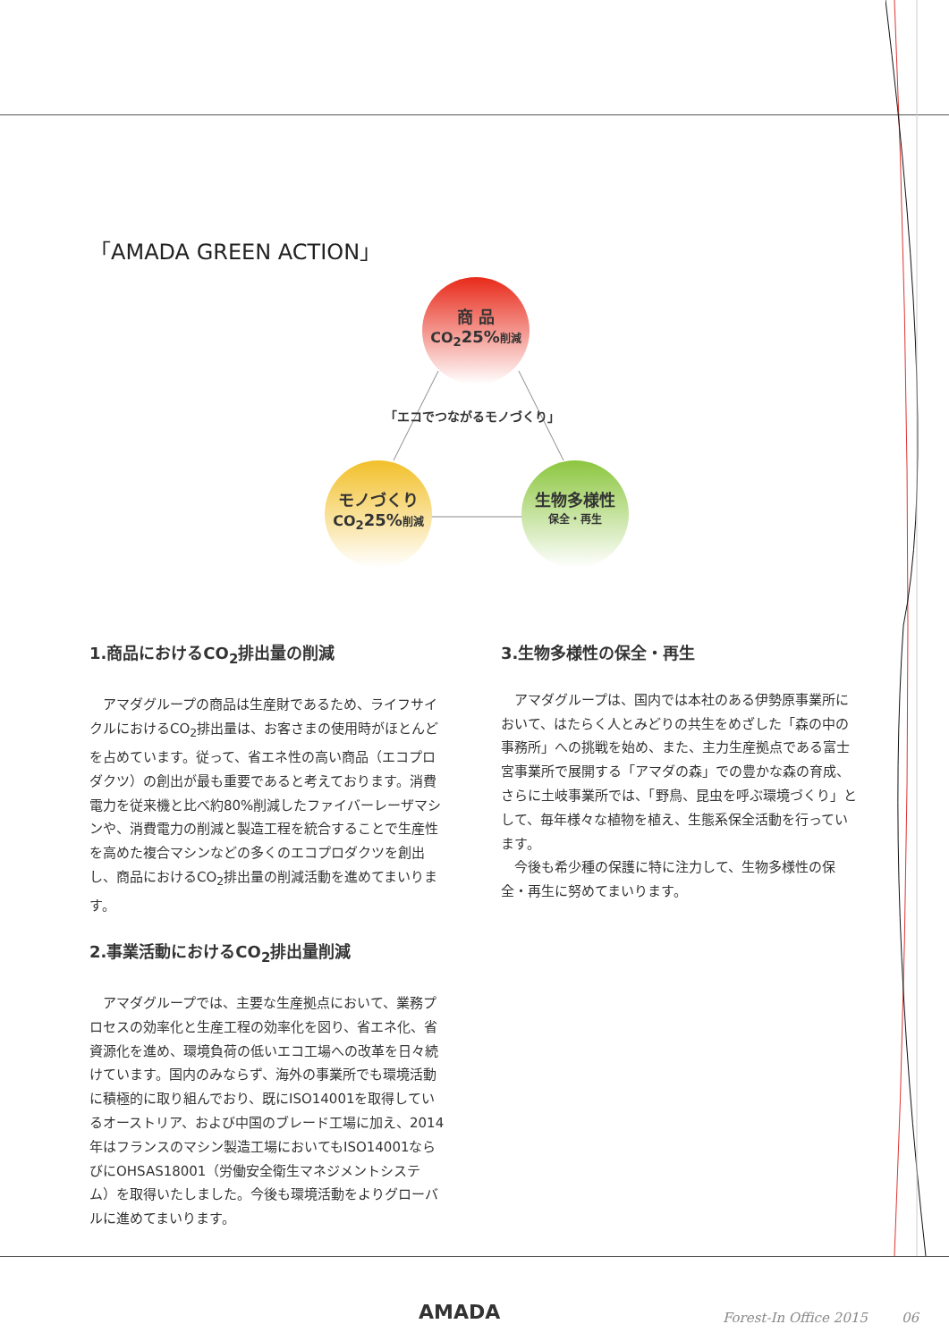「AMADA GREEN ACTION」
商 品
CO<sub>2</sub>25% 削減
「エコでつながるモノづくり」
モノづくり
CO<sub>2</sub>25% 削減
生物多様性
保全・再生
1.商品におけるCO<sub>2</sub>排出量の削減
アマダグループの商品は生産財であるため、ライフサイクルにおけるCO<sub>2</sub>排出量は、お客さまの使用時がほとんどを占めています。従って、省エネ性の高い商品（エコプロダクツ）の創出が最も重要であると考えております。消費電力を従来機と比べ約80%削減したファイバーレーザマシンや、消費電力の削減と製造工程を統合することで生産性を高めた複合マシンなどの多くのエコプロダクツを創出し、商品におけるCO<sub>2</sub>排出量の削減活動を進めてまいります。
2.事業活動におけるCO<sub>2</sub>排出量削減
アマダグループでは、主要な生産拠点において、業務プロセスの効率化と生産工程の効率化を図り、省エネ化、省資源化を進め、環境負荷の低いエコ工場への改革を日々続けています。国内のみならず、海外の事業所でも環境活動に積極的に取り組んでおり、既にISO14001を取得しているオーストリア、および中国のブレード工場に加え、2014年はフランスのマシン製造工場においてもISO14001ならびにOHSAS18001（労働安全衛生マネジメントシステム）を取得いたしました。今後も環境活動をよりグローバルに進めてまいります。
3.生物多様性の保全・再生
アマダグループは、国内では本社のある伊勢原事業所において、はたらく人とみどりの共生をめざした「森の中の事務所」への挑戦を始め、また、主力生産拠点である富士宮事業所で展開する「アマダの森」での豊かな森の育成、さらに土岐事業所では、「野鳥、昆虫を呼ぶ環境づくり」として、毎年様々な植物を植え、生態系保全活動を行っています。
今後も希少種の保護に特に注力して、生物多様性の保全・再生に努めてまいります。
AMADA
Forest-In Office 2015 06